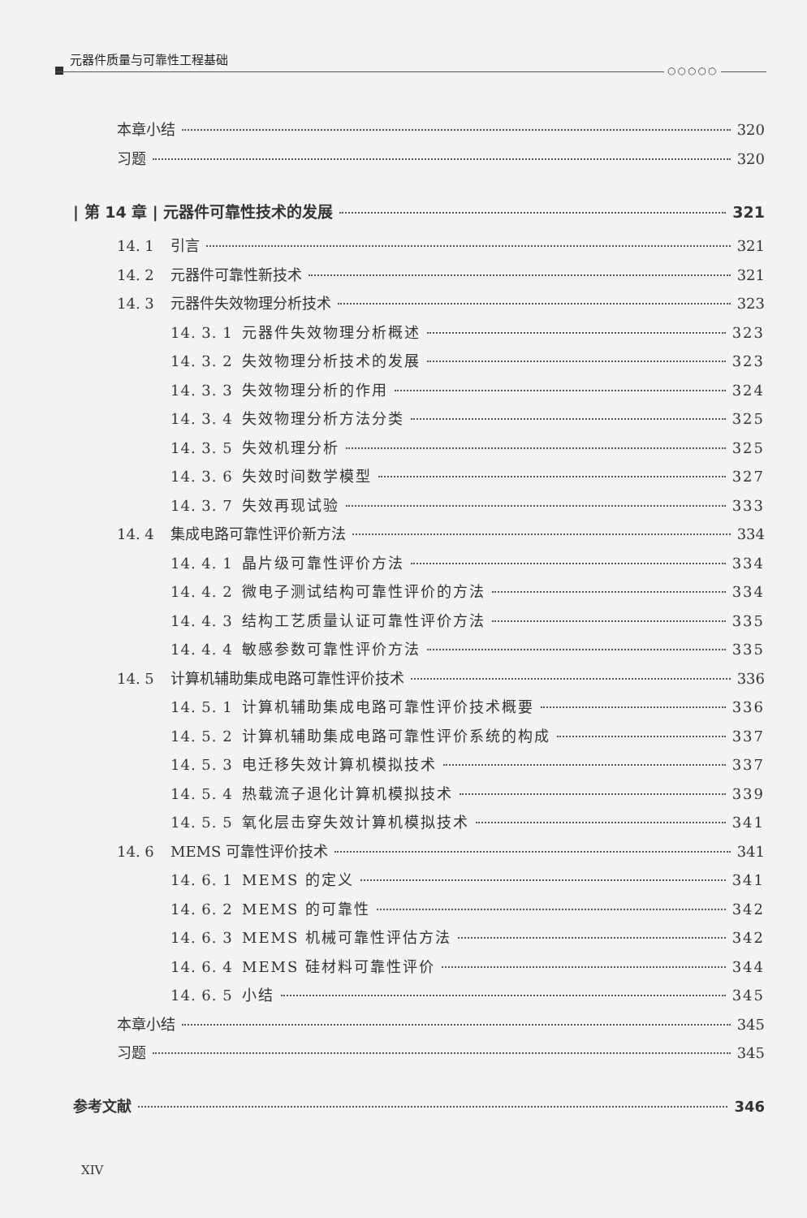元器件质量与可靠性工程基础
○○○○○
本章小结 320
习题 320
| 第 14 章 | 元器件可靠性技术的发展 321
14. 1 引言 321
14. 2 元器件可靠性新技术 321
14. 3 元器件失效物理分析技术 323
14. 3. 1 元器件失效物理分析概述 323
14. 3. 2 失效物理分析技术的发展 323
14. 3. 3 失效物理分析的作用 324
14. 3. 4 失效物理分析方法分类 325
14. 3. 5 失效机理分析 325
14. 3. 6 失效时间数学模型 327
14. 3. 7 失效再现试验 333
14. 4 集成电路可靠性评价新方法 334
14. 4. 1 晶片级可靠性评价方法 334
14. 4. 2 微电子测试结构可靠性评价的方法 334
14. 4. 3 结构工艺质量认证可靠性评价方法 335
14. 4. 4 敏感参数可靠性评价方法 335
14. 5 计算机辅助集成电路可靠性评价技术 336
14. 5. 1 计算机辅助集成电路可靠性评价技术概要 336
14. 5. 2 计算机辅助集成电路可靠性评价系统的构成 337
14. 5. 3 电迁移失效计算机模拟技术 337
14. 5. 4 热载流子退化计算机模拟技术 339
14. 5. 5 氧化层击穿失效计算机模拟技术 341
14. 6 MEMS 可靠性评价技术 341
14. 6. 1 MEMS 的定义 341
14. 6. 2 MEMS 的可靠性 342
14. 6. 3 MEMS 机械可靠性评估方法 342
14. 6. 4 MEMS 硅材料可靠性评价 344
14. 6. 5 小结 345
本章小结 345
习题 345
参考文献 346
XIV